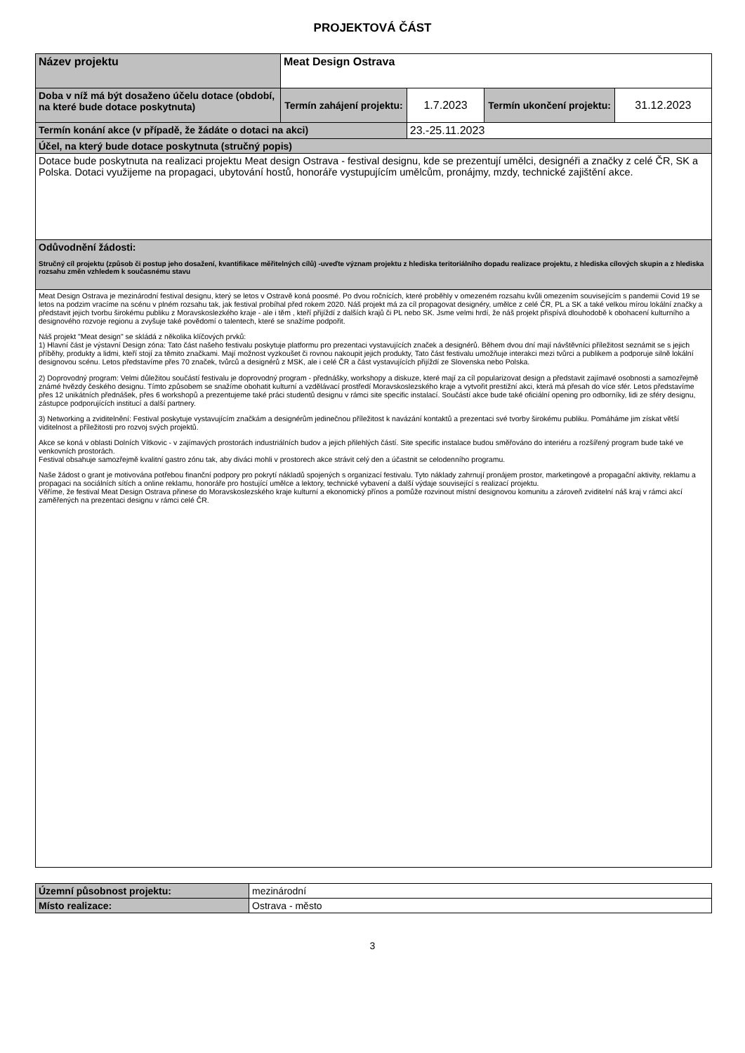PROJEKTOVÁ ČÁST
| Název projektu | Meat Design Ostrava | | | |
| Doba v níž má být dosaženo účelu dotace (období, na které bude dotace poskytnuta) | Termín zahájení projektu: | 1.7.2023 | Termín ukončení projektu: | 31.12.2023 |
| Termín konání akce (v případě, že žádáte o dotaci na akci) | | 23.-25.11.2023 | | |
| Účel, na který bude dotace poskytnuta (stručný popis) | | | | |
| Dotace bude poskytnuta na realizaci projektu Meat design Ostrava - festival designu, kde se prezentují umělci, designéři a značky z celé ČR, SK a Polska. Dotaci využijeme na propagaci, ubytování hostů, honoráře vystupujícím umělcům, pronájmy, mzdy, technické zajištění akce. | | | | |
| Odůvodnění žádosti: Stručný cíl projektu (způsob či postup jeho dosažení, kvantifikace měřitelných cílů) -uveďte význam projektu z hlediska teritoriálního dopadu realizace projektu, z hlediska cílových skupin a z hlediska rozsahu změn vzhledem k současnému stavu | | | | |
| Meat Design Ostrava je mezinárodní festival designu, který se letos v Ostravě koná poosmé. Po dvou ročnících, které proběhly v omezeném rozsahu kvůli omezením souvisejícím s pandemii Covid 19 se letos na podzim vracíme na scénu v plném rozsahu tak, jak festival probíhal před rokem 2020. Náš projekt má za cíl propagovat designéry, umělce z celé ČR, PL a SK a také velkou mírou lokální značky a představit jejich tvorbu širokému publiku z Moravskoslezkého kraje - ale i těm , kteří přijíždí z dalších krajů či PL nebo SK. Jsme velmi hrdí, že náš projekt přispívá dlouhodobě k obohacení kulturního a designového rozvoje regionu a zvyšuje také povědomí o talentech, které se snažíme podpořit. Náš projekt "Meat design" se skládá z několika klíčových prvků: 1) Hlavní část je výstavní Design zóna: Tato část našeho festivalu poskytuje platformu pro prezentaci vystavujících značek a designérů. Během dvou dní mají návštěvníci příležitost seznámit se s jejich příběhy, produkty a lidmi, kteří stojí za těmito značkami. Mají možnost vyzkoušet či rovnou nakoupit jejich produkty, Tato část festivalu umožňuje interakci mezi tvůrci a publikem a podporuje silně lokální designovou scénu. Letos představíme přes 70 značek, tvůrců a designérů z MSK, ale i celé ČR a část vystavujících přijíždí ze Slovenska nebo Polska. 2) Doprovodný program: Velmi důležitou součástí festivalu je doprovodný program - přednášky, workshopy a diskuze, které mají za cíl popularizovat design a představit zajímavé osobnosti a samozřejmě známé hvězdy českého designu. Tímto způsobem se snažíme obohatit kulturní a vzdělávací prostředí Moravskoslezského kraje a vytvořit prestižní akci, která má přesah do více sfér. Letos představíme přes 12 unikátních přednášek, přes 6 workshopů a prezentujeme také práci studentů designu v rámci site specific instalací. Součástí akce bude také oficiální opening pro odborníky, lidi ze sféry designu, zástupce podporujících institucí a další partnery. 3) Networking a zviditelnění: Festival poskytuje vystavujícím značkám a designérům jedinečnou příležitost k navázání kontaktů a prezentaci své tvorby širokému publiku. Pomáháme jim získat větší viditelnost a příležitosti pro rozvoj svých projektů. Akce se koná v oblasti Dolních Vítkovic - v zajímavých prostorách industriálních budov a jejich přilehlých částí. Site specific instalace budou směřováno do interiéru a rozšířený program bude také ve venkovních prostorách. Festival obsahuje samozřejmě kvalitní gastro zónu tak, aby diváci mohli v prostorech akce strávit celý den a účastnit se celodenního programu. Naše žádost o grant je motivována potřebou finanční podpory pro pokrytí nákladů spojených s organizací festivalu. Tyto náklady zahrnují pronájem prostor, marketingové a propagační aktivity, reklamu a propagaci na sociálních sítích a online reklamu, honoráře pro hostující umělce a lektory, technické vybavení a další výdaje související s realizací projektu. Věříme, že festival Meat Design Ostrava přinese do Moravskoslezského kraje kulturní a ekonomický přínos a pomůže rozvinout místní designovou komunitu a zároveň zviditelní náš kraj v rámci akcí zaměřených na prezentaci designu v rámci celé ČR. | | | | |
| Územní působnost projektu: | mezinárodní |
| Místo realizace: | Ostrava - město |
3